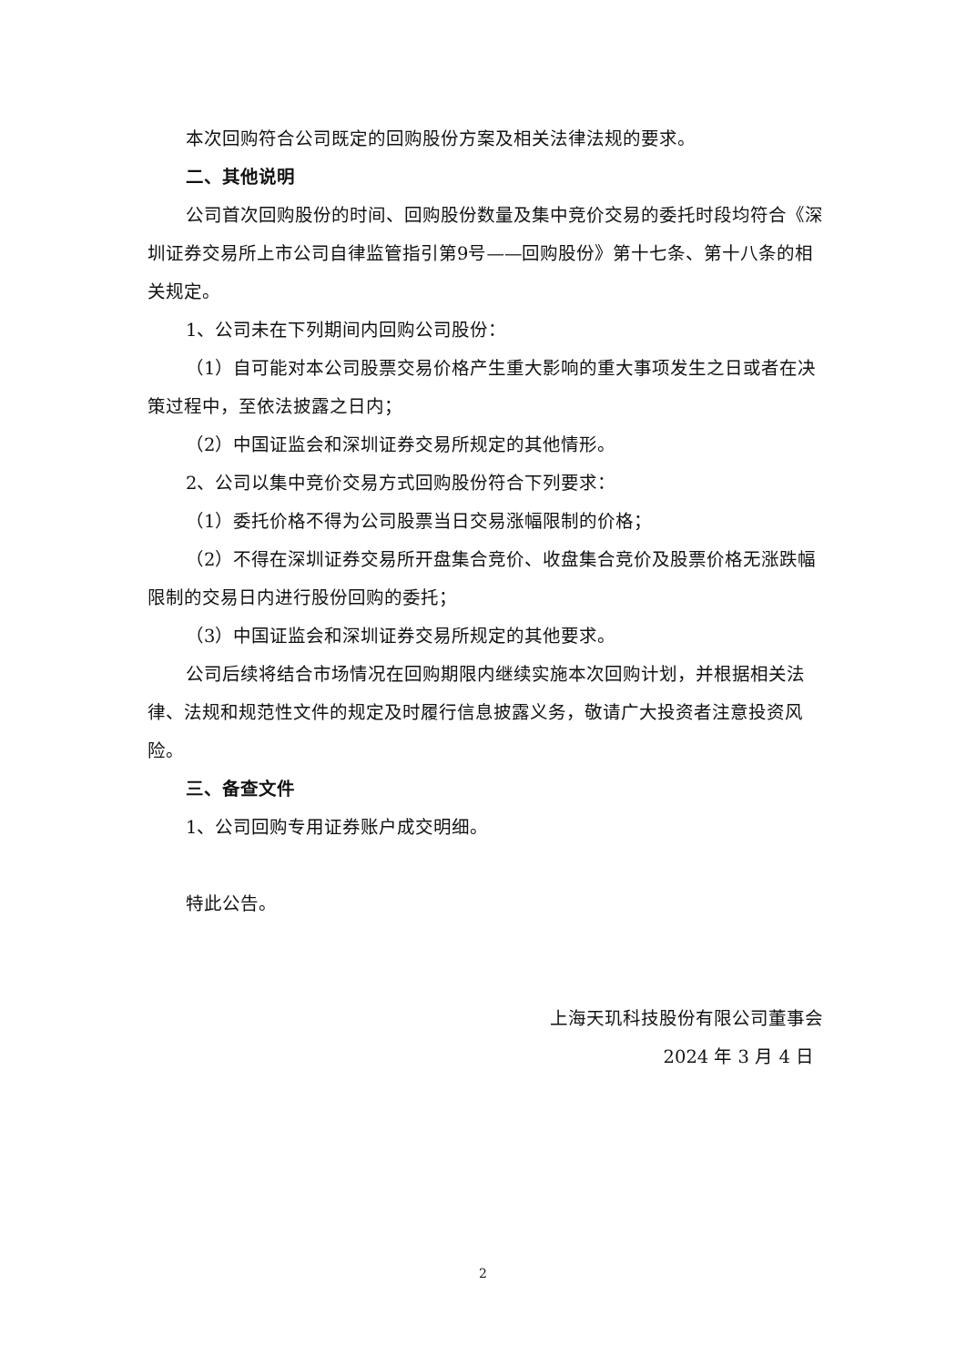本次回购符合公司既定的回购股份方案及相关法律法规的要求。
二、其他说明
公司首次回购股份的时间、回购股份数量及集中竞价交易的委托时段均符合《深圳证券交易所上市公司自律监管指引第9号——回购股份》第十七条、第十八条的相关规定。
1、公司未在下列期间内回购公司股份：
（1）自可能对本公司股票交易价格产生重大影响的重大事项发生之日或者在决策过程中，至依法披露之日内；
（2）中国证监会和深圳证券交易所规定的其他情形。
2、公司以集中竞价交易方式回购股份符合下列要求：
（1）委托价格不得为公司股票当日交易涨幅限制的价格；
（2）不得在深圳证券交易所开盘集合竞价、收盘集合竞价及股票价格无涨跌幅限制的交易日内进行股份回购的委托；
（3）中国证监会和深圳证券交易所规定的其他要求。
公司后续将结合市场情况在回购期限内继续实施本次回购计划，并根据相关法律、法规和规范性文件的规定及时履行信息披露义务，敬请广大投资者注意投资风险。
三、备查文件
1、公司回购专用证券账户成交明细。
特此公告。
上海天玑科技股份有限公司董事会
2024 年 3 月 4 日
2